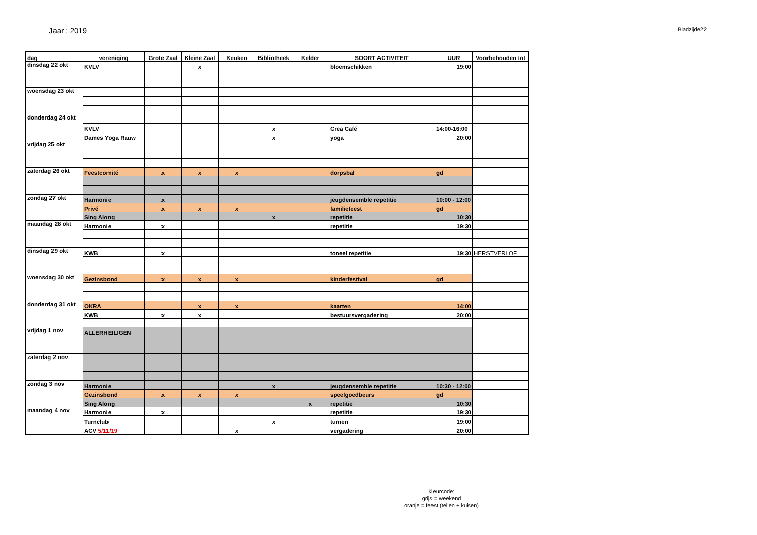Jaar : 2019
Bladzijde22
| dag | vereniging | Grote Zaal | Kleine Zaal | Keuken | Bibliotheek | Kelder | SOORT ACTIVITEIT | UUR | Voorbehouden tot |
| --- | --- | --- | --- | --- | --- | --- | --- | --- | --- |
| dinsdag 22 okt | KVLV | | x | | | | bloemschikken | 19:00 | |
| woensdag 23 okt | | | | | | | | | |
| donderdag 24 okt | | | | | | | | | |
| | KVLV | | | | x | | Crea Café | 14:00-16:00 | |
| | Dames Yoga Rauw | | | | x | | yoga | 20:00 | |
| vrijdag 25 okt | | | | | | | | | |
| zaterdag 26 okt | Feestcomité | x | x | x | | | dorpsbal | gd | |
| zondag 27 okt | Harmonie | x | | | | | jeugdensemble repetitie | 10:00 - 12:00 | |
| | Privé | x | x | x | | | familiefeest | gd | |
| | Sing Along | | | | x | | repetitie | 10:30 | |
| maandag 28 okt | Harmonie | x | | | | | repetitie | 19:30 | |
| dinsdag 29 okt | KWB | x | | | | | toneel repetitie | 19:30 | HERSTVERLOF |
| woensdag 30 okt | Gezinsbond | x | x | x | | | kinderfestival | gd | |
| donderdag 31 okt | OKRA | | x | x | | | kaarten | 14:00 | |
| | KWB | x | x | | | | bestuursvergadering | 20:00 | |
| vrijdag 1 nov | ALLERHEILIGEN | | | | | | | | |
| zaterdag 2 nov | | | | | | | | | |
| zondag 3 nov | Harmonie | | | | x | | jeugdensemble repetitie | 10:30 - 12:00 | |
| | Gezinsbond | x | x | x | | | speelgoedbeurs | gd | |
| | Sing Along | | | | | x | repetitie | 10:30 | |
| maandag 4 nov | Harmonie | x | | | | | repetitie | 19:30 | |
| | Turnclub | | | | x | | turnen | 19:00 | |
| | ACV 5/11/19 | | | x | | | vergadering | 20:00 | |
kleurcode:
grijs = weekend
oranje = feest (tellen + kuisen)